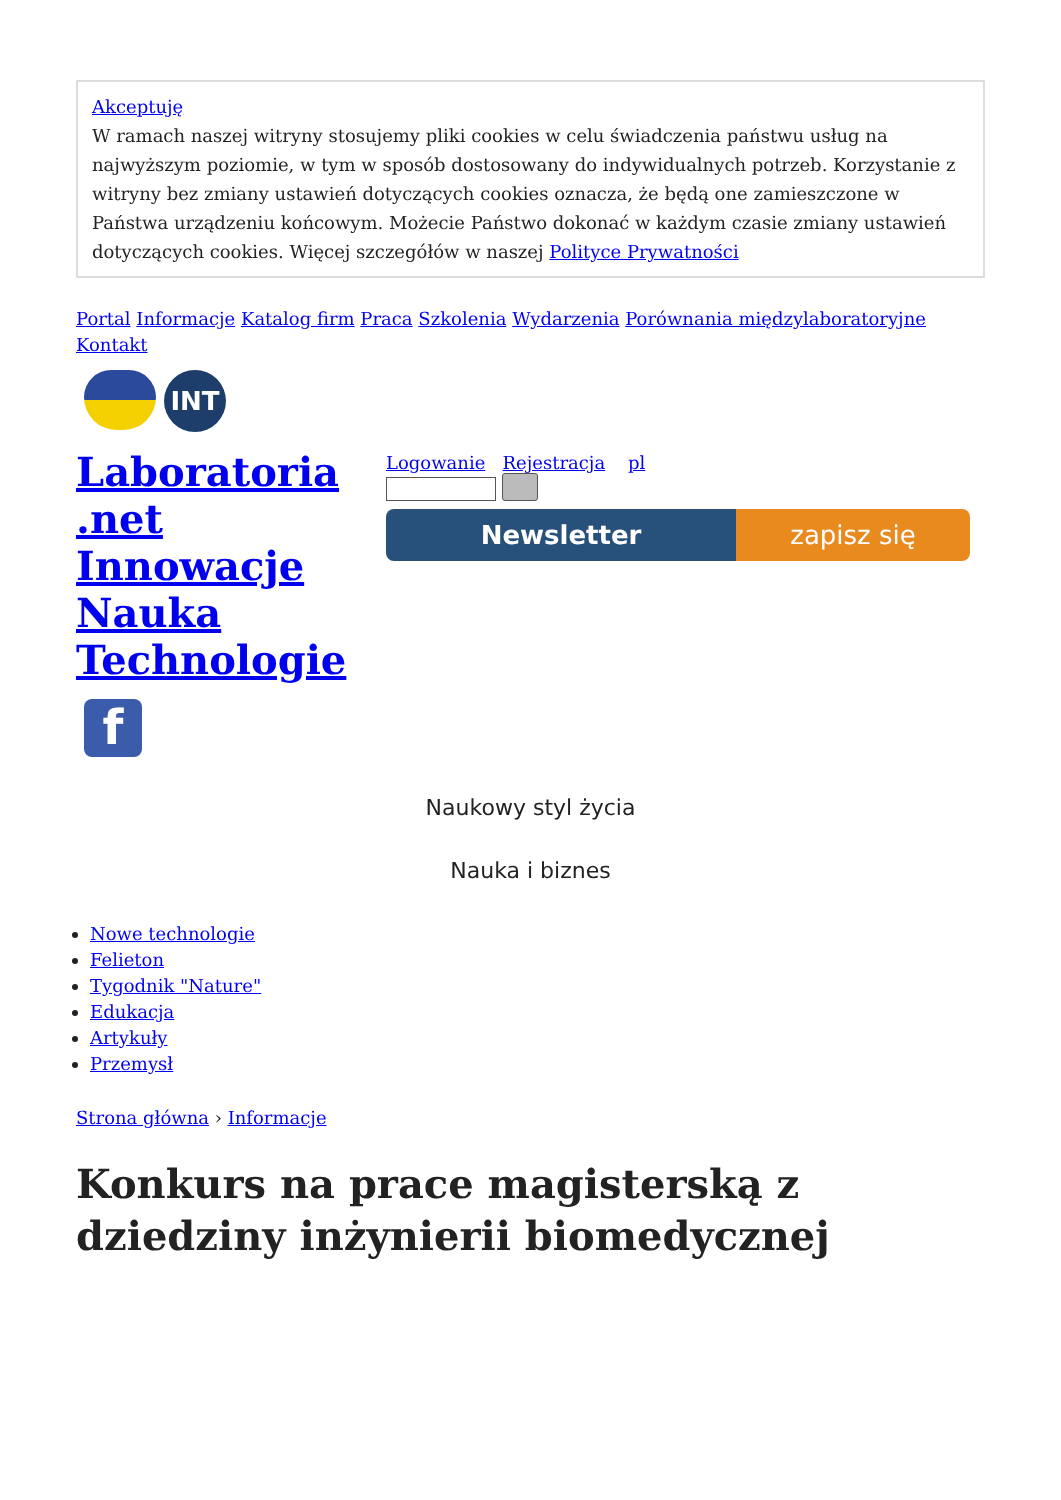Akceptuję
W ramach naszej witryny stosujemy pliki cookies w celu świadczenia państwu usług na najwyższym poziomie, w tym w sposób dostosowany do indywidualnych potrzeb. Korzystanie z witryny bez zmiany ustawień dotyczących cookies oznacza, że będą one zamieszczone w Państwa urządzeniu końcowym. Możecie Państwo dokonać w każdym czasie zmiany ustawień dotyczących cookies. Więcej szczegółów w naszej Polityce Prywatności
Portal Informacje Katalog firm Praca Szkolenia Wydarzenia Porównania międzylaboratoryjne Kontakt
INT
Laboratoria .net Innowacje Nauka Technologie
f
Logowanie Rejestracja pl
Newsletter zapisz się
Naukowy styl życia
Nauka i biznes
Nowe technologie
Felieton
Tygodnik "Nature"
Edukacja
Artykuły
Przemysł
Strona główna › Informacje
Konkurs na prace magisterską z dziedziny inżynierii biomedycznej